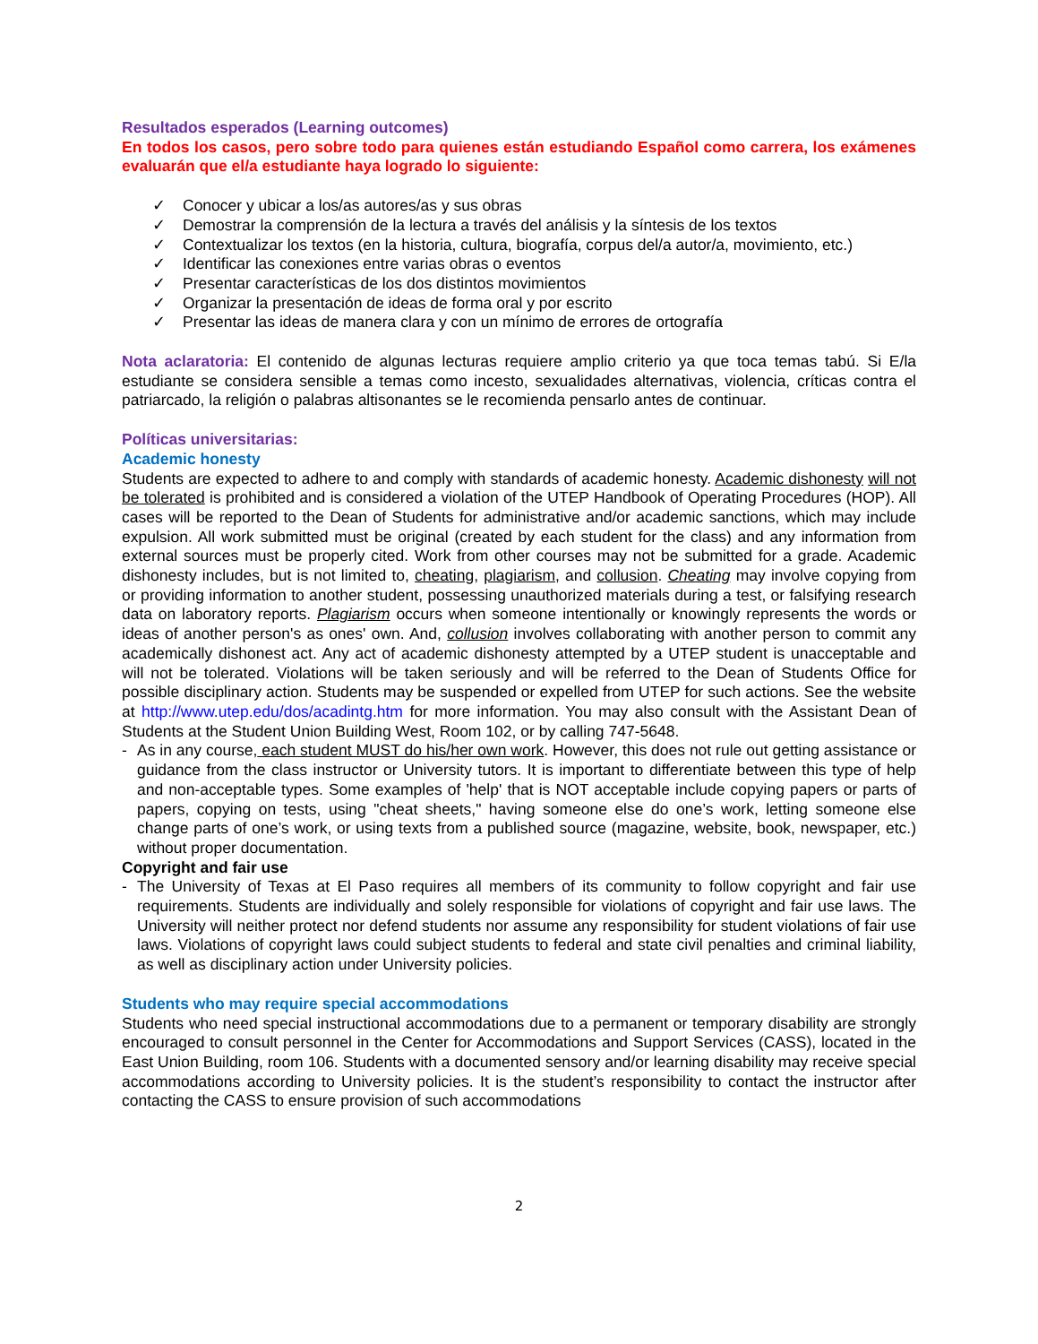Resultados esperados (Learning outcomes)
En todos los casos, pero sobre todo para quienes están estudiando Español como carrera, los exámenes evaluarán que el/a estudiante haya logrado lo siguiente:
✓ Conocer y ubicar a los/as autores/as y sus obras
✓ Demostrar la comprensión de la lectura a través del análisis y la síntesis de los textos
✓ Contextualizar los textos (en la historia, cultura, biografía, corpus del/a autor/a, movimiento, etc.)
✓ Identificar las conexiones entre varias obras o eventos
✓ Presentar características de los dos distintos movimientos
✓ Organizar la presentación de ideas de forma oral y por escrito
✓ Presentar las ideas de manera clara y con un mínimo de errores de ortografía
Nota aclaratoria: El contenido de algunas lecturas requiere amplio criterio ya que toca temas tabú. Si E/la estudiante se considera sensible a temas como incesto, sexualidades alternativas, violencia, críticas contra el patriarcado, la religión o palabras altisonantes se le recomienda pensarlo antes de continuar.
Políticas universitarias:
Academic honesty
Students are expected to adhere to and comply with standards of academic honesty. Academic dishonesty will not be tolerated is prohibited and is considered a violation of the UTEP Handbook of Operating Procedures (HOP). All cases will be reported to the Dean of Students for administrative and/or academic sanctions, which may include expulsion. All work submitted must be original (created by each student for the class) and any information from external sources must be properly cited. Work from other courses may not be submitted for a grade. Academic dishonesty includes, but is not limited to, cheating, plagiarism, and collusion. Cheating may involve copying from or providing information to another student, possessing unauthorized materials during a test, or falsifying research data on laboratory reports. Plagiarism occurs when someone intentionally or knowingly represents the words or ideas of another person's as ones' own. And, collusion involves collaborating with another person to commit any academically dishonest act. Any act of academic dishonesty attempted by a UTEP student is unacceptable and will not be tolerated. Violations will be taken seriously and will be referred to the Dean of Students Office for possible disciplinary action. Students may be suspended or expelled from UTEP for such actions. See the website at http://www.utep.edu/dos/acadintg.htm for more information. You may also consult with the Assistant Dean of Students at the Student Union Building West, Room 102, or by calling 747-5648.
- As in any course, each student MUST do his/her own work. However, this does not rule out getting assistance or guidance from the class instructor or University tutors. It is important to differentiate between this type of help and non-acceptable types. Some examples of 'help' that is NOT acceptable include copying papers or parts of papers, copying on tests, using "cheat sheets," having someone else do one’s work, letting someone else change parts of one’s work, or using texts from a published source (magazine, website, book, newspaper, etc.) without proper documentation.
Copyright and fair use
- The University of Texas at El Paso requires all members of its community to follow copyright and fair use requirements. Students are individually and solely responsible for violations of copyright and fair use laws. The University will neither protect nor defend students nor assume any responsibility for student violations of fair use laws. Violations of copyright laws could subject students to federal and state civil penalties and criminal liability, as well as disciplinary action under University policies.
Students who may require special accommodations
Students who need special instructional accommodations due to a permanent or temporary disability are strongly encouraged to consult personnel in the Center for Accommodations and Support Services (CASS), located in the East Union Building, room 106. Students with a documented sensory and/or learning disability may receive special accommodations according to University policies. It is the student’s responsibility to contact the instructor after contacting the CASS to ensure provision of such accommodations
2